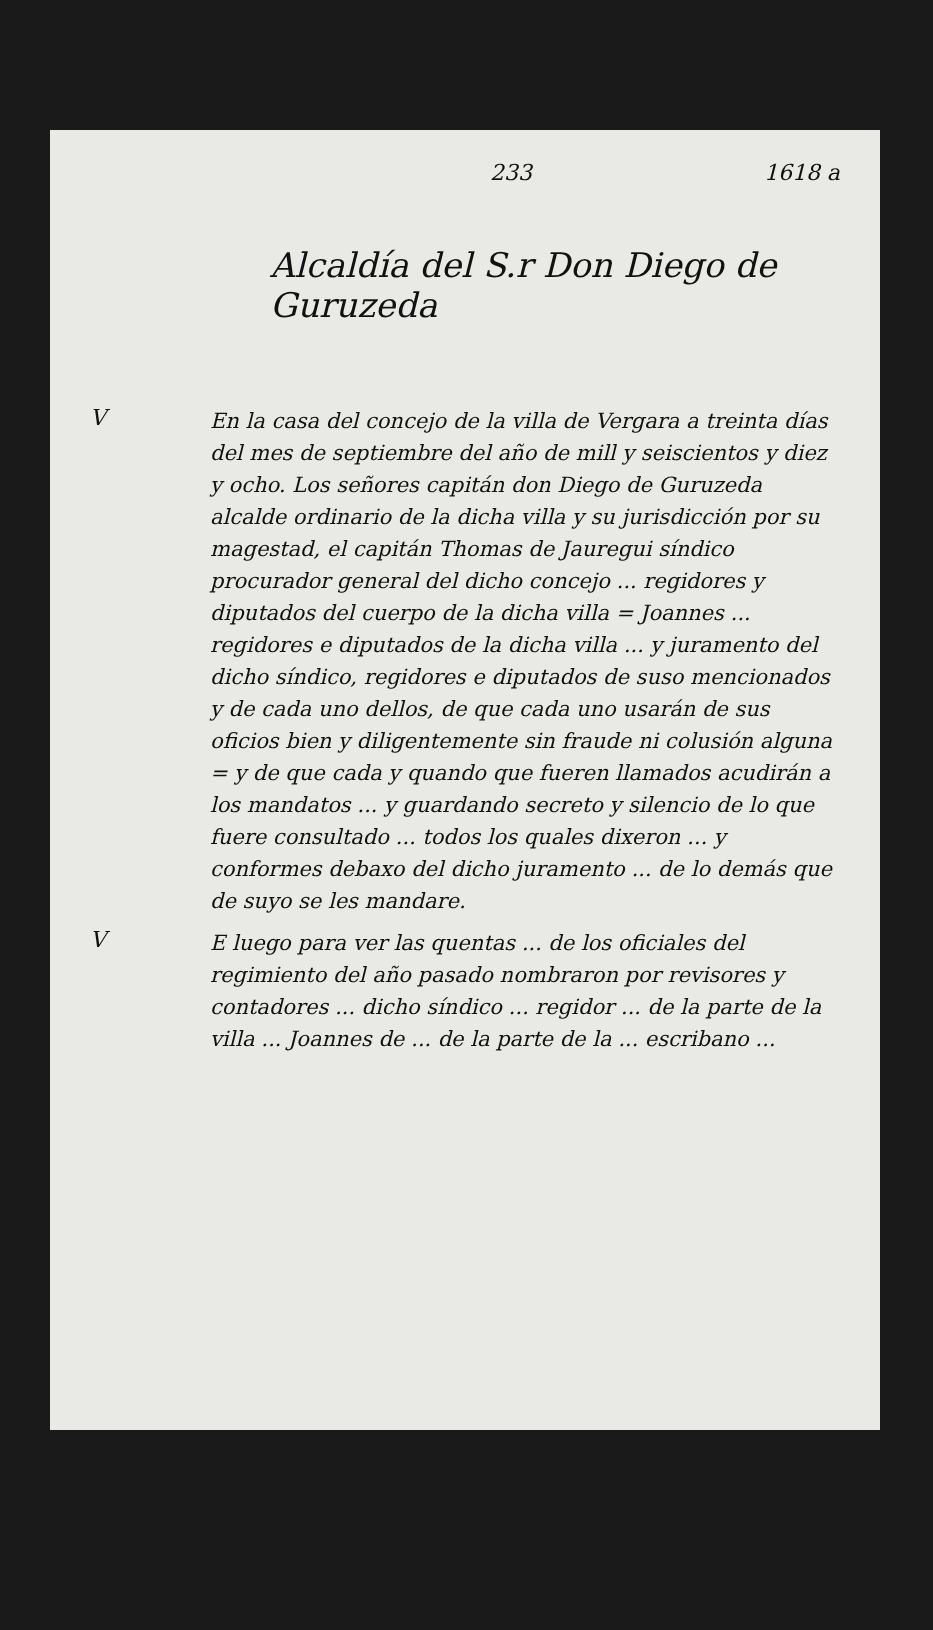233 1618 a
Alcaldía del S.r Don Diego de Guruzeda
V
En la casa del concejo de la villa de Vergara a treinta días del mes de septiembre del año de mill y seiscientos y diez y ocho. Los señores capitán don Diego de Guruzeda alcalde ordinario de la dicha villa y su jurisdicción por su magestad, el capitán Thomas de Jauregui síndico procurador general del dicho concejo ... regidores y diputados del cuerpo de la dicha villa = Joannes ... regidores e diputados de la dicha villa ... y juramento del dicho síndico, regidores e diputados de suso mencionados y de cada uno dellos, de que cada uno usarán de sus oficios bien y diligentemente sin fraude ni colusión alguna = y de que cada y quando que fueren llamados acudirán a los mandatos ... y guardando secreto y silencio de lo que fuere consultado ... todos los quales dixeron ... y conformes debaxo del dicho juramento ... de lo demás que de suyo se les mandare.
V
E luego para ver las quentas ... de los oficiales del regimiento del año pasado nombraron por revisores y contadores ... dicho síndico ... regidor ... de la parte de la villa ... Joannes de ... de la parte de la ... escribano ...